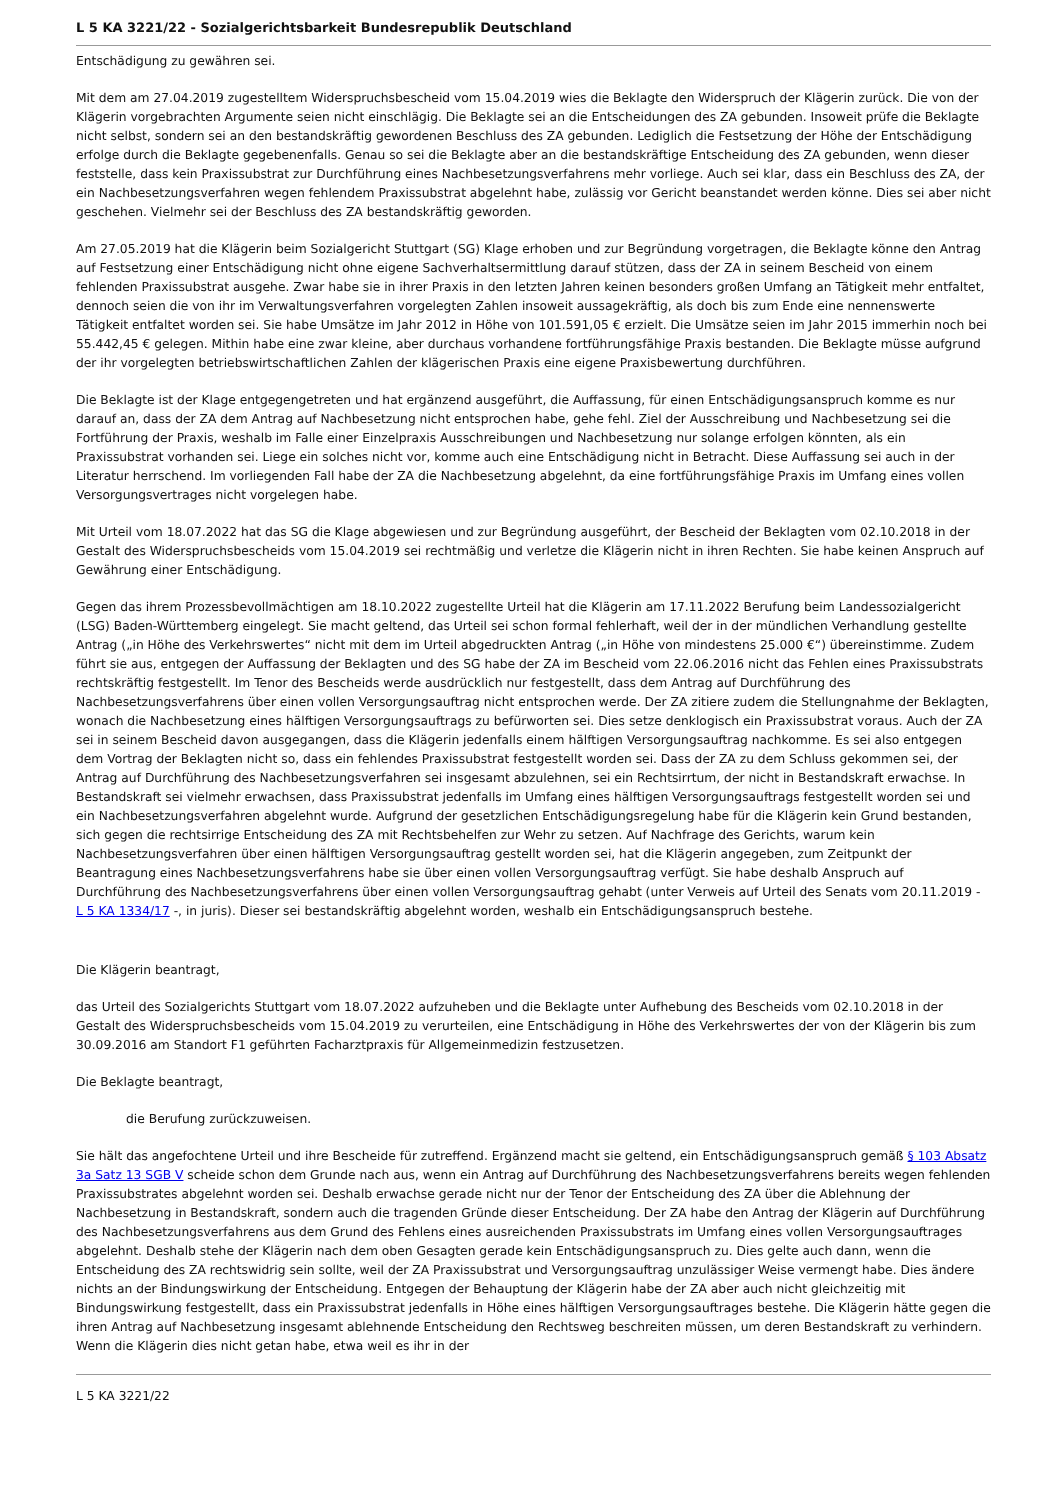L 5 KA 3221/22 - Sozialgerichtsbarkeit Bundesrepublik Deutschland
Entschädigung zu gewähren sei.
Mit dem am 27.04.2019 zugestelltem Widerspruchsbescheid vom 15.04.2019 wies die Beklagte den Widerspruch der Klägerin zurück. Die von der Klägerin vorgebrachten Argumente seien nicht einschlägig. Die Beklagte sei an die Entscheidungen des ZA gebunden. Insoweit prüfe die Beklagte nicht selbst, sondern sei an den bestandskräftig gewordenen Beschluss des ZA gebunden. Lediglich die Festsetzung der Höhe der Entschädigung erfolge durch die Beklagte gegebenenfalls. Genau so sei die Beklagte aber an die bestandskräftige Entscheidung des ZA gebunden, wenn dieser feststelle, dass kein Praxissubstrat zur Durchführung eines Nachbesetzungsverfahrens mehr vorliege. Auch sei klar, dass ein Beschluss des ZA, der ein Nachbesetzungsverfahren wegen fehlendem Praxissubstrat abgelehnt habe, zulässig vor Gericht beanstandet werden könne. Dies sei aber nicht geschehen. Vielmehr sei der Beschluss des ZA bestandskräftig geworden.
Am 27.05.2019 hat die Klägerin beim Sozialgericht Stuttgart (SG) Klage erhoben und zur Begründung vorgetragen, die Beklagte könne den Antrag auf Festsetzung einer Entschädigung nicht ohne eigene Sachverhaltsermittlung darauf stützen, dass der ZA in seinem Bescheid von einem fehlenden Praxissubstrat ausgehe. Zwar habe sie in ihrer Praxis in den letzten Jahren keinen besonders großen Umfang an Tätigkeit mehr entfaltet, dennoch seien die von ihr im Verwaltungsverfahren vorgelegten Zahlen insoweit aussagekräftig, als doch bis zum Ende eine nennenswerte Tätigkeit entfaltet worden sei. Sie habe Umsätze im Jahr 2012 in Höhe von 101.591,05 € erzielt. Die Umsätze seien im Jahr 2015 immerhin noch bei 55.442,45 € gelegen. Mithin habe eine zwar kleine, aber durchaus vorhandene fortführungsfähige Praxis bestanden. Die Beklagte müsse aufgrund der ihr vorgelegten betriebswirtschaftlichen Zahlen der klägerischen Praxis eine eigene Praxisbewertung durchführen.
Die Beklagte ist der Klage entgegengetreten und hat ergänzend ausgeführt, die Auffassung, für einen Entschädigungsanspruch komme es nur darauf an, dass der ZA dem Antrag auf Nachbesetzung nicht entsprochen habe, gehe fehl. Ziel der Ausschreibung und Nachbesetzung sei die Fortführung der Praxis, weshalb im Falle einer Einzelpraxis Ausschreibungen und Nachbesetzung nur solange erfolgen könnten, als ein Praxissubstrat vorhanden sei. Liege ein solches nicht vor, komme auch eine Entschädigung nicht in Betracht. Diese Auffassung sei auch in der Literatur herrschend. Im vorliegenden Fall habe der ZA die Nachbesetzung abgelehnt, da eine fortführungsfähige Praxis im Umfang eines vollen Versorgungsvertrages nicht vorgelegen habe.
Mit Urteil vom 18.07.2022 hat das SG die Klage abgewiesen und zur Begründung ausgeführt, der Bescheid der Beklagten vom 02.10.2018 in der Gestalt des Widerspruchsbescheids vom 15.04.2019 sei rechtmäßig und verletze die Klägerin nicht in ihren Rechten. Sie habe keinen Anspruch auf Gewährung einer Entschädigung.
Gegen das ihrem Prozessbevollmächtigen am 18.10.2022 zugestellte Urteil hat die Klägerin am 17.11.2022 Berufung beim Landessozialgericht (LSG) Baden-Württemberg eingelegt. Sie macht geltend, das Urteil sei schon formal fehlerhaft, weil der in der mündlichen Verhandlung gestellte Antrag („in Höhe des Verkehrswertes“ nicht mit dem im Urteil abgedruckten Antrag („in Höhe von mindestens 25.000 €“) übereinstimme. Zudem führt sie aus, entgegen der Auffassung der Beklagten und des SG habe der ZA im Bescheid vom 22.06.2016 nicht das Fehlen eines Praxissubstrats rechtskräftig festgestellt. Im Tenor des Bescheids werde ausdrücklich nur festgestellt, dass dem Antrag auf Durchführung des Nachbesetzungsverfahrens über einen vollen Versorgungsauftrag nicht entsprochen werde. Der ZA zitiere zudem die Stellungnahme der Beklagten, wonach die Nachbesetzung eines hälftigen Versorgungsauftrags zu befürworten sei. Dies setze denklogisch ein Praxissubstrat voraus. Auch der ZA sei in seinem Bescheid davon ausgegangen, dass die Klägerin jedenfalls einem hälftigen Versorgungsauftrag nachkomme. Es sei also entgegen dem Vortrag der Beklagten nicht so, dass ein fehlendes Praxissubstrat festgestellt worden sei. Dass der ZA zu dem Schluss gekommen sei, der Antrag auf Durchführung des Nachbesetzungsverfahren sei insgesamt abzulehnen, sei ein Rechtsirrtum, der nicht in Bestandskraft erwachse. In Bestandskraft sei vielmehr erwachsen, dass Praxissubstrat jedenfalls im Umfang eines hälftigen Versorgungsauftrags festgestellt worden sei und ein Nachbesetzungsverfahren abgelehnt wurde. Aufgrund der gesetzlichen Entschädigungsregelung habe für die Klägerin kein Grund bestanden, sich gegen die rechtsirrige Entscheidung des ZA mit Rechtsbehelfen zur Wehr zu setzen. Auf Nachfrage des Gerichts, warum kein Nachbesetzungsverfahren über einen hälftigen Versorgungsauftrag gestellt worden sei, hat die Klägerin angegeben, zum Zeitpunkt der Beantragung eines Nachbesetzungsverfahrens habe sie über einen vollen Versorgungsauftrag verfügt. Sie habe deshalb Anspruch auf Durchführung des Nachbesetzungsverfahrens über einen vollen Versorgungsauftrag gehabt (unter Verweis auf Urteil des Senats vom 20.11.2019 - L 5 KA 1334/17 -, in juris). Dieser sei bestandskräftig abgelehnt worden, weshalb ein Entschädigungsanspruch bestehe.
Die Klägerin beantragt,
das Urteil des Sozialgerichts Stuttgart vom 18.07.2022 aufzuheben und die Beklagte unter Aufhebung des Bescheids vom 02.10.2018 in der Gestalt des Widerspruchsbescheids vom 15.04.2019 zu verurteilen, eine Entschädigung in Höhe des Verkehrswertes der von der Klägerin bis zum 30.09.2016 am Standort F1 geführten Facharztpraxis für Allgemeinmedizin festzusetzen.
Die Beklagte beantragt,
die Berufung zurückzuweisen.
Sie hält das angefochtene Urteil und ihre Bescheide für zutreffend. Ergänzend macht sie geltend, ein Entschädigungsanspruch gemäß § 103 Absatz 3a Satz 13 SGB V scheide schon dem Grunde nach aus, wenn ein Antrag auf Durchführung des Nachbesetzungsverfahrens bereits wegen fehlenden Praxissubstrates abgelehnt worden sei. Deshalb erwachse gerade nicht nur der Tenor der Entscheidung des ZA über die Ablehnung der Nachbesetzung in Bestandskraft, sondern auch die tragenden Gründe dieser Entscheidung. Der ZA habe den Antrag der Klägerin auf Durchführung des Nachbesetzungsverfahrens aus dem Grund des Fehlens eines ausreichenden Praxissubstrats im Umfang eines vollen Versorgungsauftrages abgelehnt. Deshalb stehe der Klägerin nach dem oben Gesagten gerade kein Entschädigungsanspruch zu. Dies gelte auch dann, wenn die Entscheidung des ZA rechtswidrig sein sollte, weil der ZA Praxissubstrat und Versorgungsauftrag unzulässiger Weise vermengt habe. Dies ändere nichts an der Bindungswirkung der Entscheidung. Entgegen der Behauptung der Klägerin habe der ZA aber auch nicht gleichzeitig mit Bindungswirkung festgestellt, dass ein Praxissubstrat jedenfalls in Höhe eines hälftigen Versorgungsauftrages bestehe. Die Klägerin hätte gegen die ihren Antrag auf Nachbesetzung insgesamt ablehnende Entscheidung den Rechtsweg beschreiten müssen, um deren Bestandskraft zu verhindern. Wenn die Klägerin dies nicht getan habe, etwa weil es ihr in der
L 5 KA 3221/22